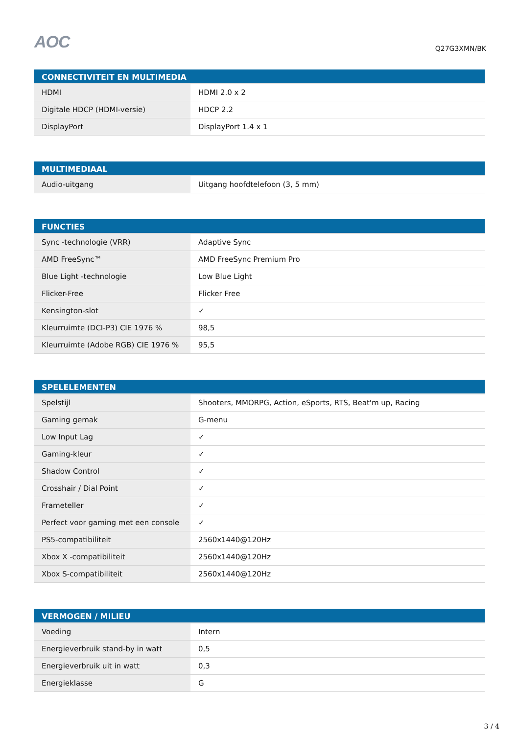AOC
Q27G3XMN/BK
| CONNECTIVITEIT EN MULTIMEDIA | |
| --- | --- |
| HDMI | HDMI 2.0 x 2 |
| Digitale HDCP (HDMI-versie) | HDCP 2.2 |
| DisplayPort | DisplayPort 1.4 x 1 |
| MULTIMEDIAAL | |
| --- | --- |
| Audio-uitgang | Uitgang hoofdtelefoon (3, 5 mm) |
| FUNCTIES | |
| --- | --- |
| Sync -technologie (VRR) | Adaptive Sync |
| AMD FreeSync™ | AMD FreeSync Premium Pro |
| Blue Light -technologie | Low Blue Light |
| Flicker-Free | Flicker Free |
| Kensington-slot | ✓ |
| Kleurruimte (DCI-P3) CIE 1976 % | 98,5 |
| Kleurruimte (Adobe RGB) CIE 1976 % | 95,5 |
| SPELELEMENTEN | |
| --- | --- |
| Spelstijl | Shooters, MMORPG, Action, eSports, RTS, Beat'm up, Racing |
| Gaming gemak | G-menu |
| Low Input Lag | ✓ |
| Gaming-kleur | ✓ |
| Shadow Control | ✓ |
| Crosshair / Dial Point | ✓ |
| Frameteller | ✓ |
| Perfect voor gaming met een console | ✓ |
| PS5-compatibiliteit | 2560x1440@120Hz |
| Xbox X -compatibiliteit | 2560x1440@120Hz |
| Xbox S-compatibiliteit | 2560x1440@120Hz |
| VERMOGEN / MILIEU | |
| --- | --- |
| Voeding | Intern |
| Energieverbruik stand-by in watt | 0,5 |
| Energieverbruik uit in watt | 0,3 |
| Energieklasse | G |
3 / 4